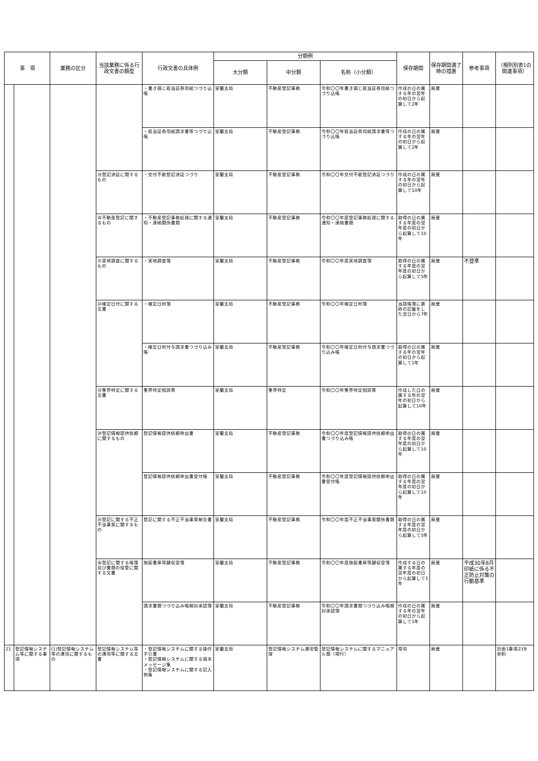| 事 項 | | 業務の区分 | 当該業務に係る行政文書の類型 | 行政文書の具体例 | 分類例 | | | 保存期間 | 保存期間満了時の措置 | 参考事項 | （規則別表1の関連事項） |
| --- | --- | --- | --- | --- | --- | --- | --- | --- | --- | --- | --- |
| | | | | | 大分類 | 中分類 | 名称（小分類） | | | | |
| | | | | ・書き損じ抵当証券用紙つづり込帳 | 室蘭支局 | 不動産登記事務 | 令和〇〇年書き損じ抵当証券用紙つづり込帳 | 作成の日の属する年の翌年の初日から起算して2年 | 廃棄 | | |
| | | | | ・抵当証券用紙請求書等つづり込帳 | 室蘭支局 | 不動産登記事務 | 令和〇〇年抵当証券用紙請求書等つづり込帳 | 作成の日の属する年の翌年の初日から起算して2年 | 廃棄 | | |
| | | | ⑲登記済証に関するもの | ・交付不能登記済証つづり | 室蘭支局 | 不動産登記事務 | 令和〇〇年交付不能登記済証つづり | 作成の日の属する年の翌年の初日から起算して10年 | 廃棄 | | |
| | | | ⑳不動産登記に関するもの | ・不動産登記事務処理に関する通知・連絡関係書類 | 室蘭支局 | 不動産登記事務 | 令和〇〇年度登記事務処理に関する通知・連絡書類 | 取得の日の属する年度の翌年度の初日から起算して10年 | 廃棄 | | |
| | | | ㉑実地調査に関するもの | ・実地調査簿 | 室蘭支局 | 不動産登記事務 | 令和〇〇年度実地調査簿 | 取得の日の属する年度の翌年度の初日から起算して5年 | 廃棄 | 不登準 | |
| | | | ㉒確定日付に関する文書 | ・確定日附簿 | 室蘭支局 | 不動産登記事務 | 令和〇〇年確定日附簿 | 当該帳簿に最終の記載をした翌日から7年 | 廃棄 | | |
| | | | | ・確定日附付与請求書つづり込み帳 | 室蘭支局 | 不動産登記事務 | 令和〇〇年確定日附付与請求書つづり込み帳 | 取得の日の属する年の翌年の初日から起算して1年 | 廃棄 | | |
| | | | ㉓筆界特定に関する文書 | 筆界特定相談票 | 室蘭支局 | 筆界特定 | 令和〇〇年筆界特定相談票 | 作成した日の属する年の翌年の初日から起算して10年 | 廃棄 | | |
| | | | ㉔登記情報提供依頼に関するもの | 登記情報提供依頼申出書 | 室蘭支局 | 不動産登記事務 | 令和〇〇年度登記情報提供依頼申出書つづり込み帳 | 取得の日の属する年度の翌年度の初日から起算して10年 | 廃棄 | | |
| | | | | 登記情報提供依頼申出書受付帳 | 室蘭支局 | 不動産登記事務 | 令和〇〇年度登記情報提供依頼申出書受付帳 | 取得の日の属する年度の翌年度の初日から起算して10年 | 廃棄 | | |
| | | | ㉕登記に関する不正不当事案に関するもの | 登記に関する不正不当事案報告書 | 室蘭支局 | 不動産登記事務 | 令和〇〇年度不正不当事案関係書類 | 取得の日の属する年度の翌年度の初日から起算して5年 | 廃棄 | | |
| | | | ㉖登記に関する帳簿及び書類の保管に関する文書 | 施錠書庫等鍵収受簿 | 室蘭支局 | 不動産登記事務 | 令和〇〇年度施錠書庫等鍵収受簿 | 作成する日の属する年度の翌年度の初日から起算して5年 | 廃棄 | 平成30年8月印紙に係る不正防止対策の行動基準 | |
| | | | | 請求書類つづり込み帳開封承認簿 | 室蘭支局 | 不動産登記事務 | 令和〇〇年請求書類つづり込み帳開封承認簿 | 作成の日の属する年の翌年の初日から起算して1年 | 廃棄 | | |
| 21 | 登記情報システム等に関する事項 | (1)登記情報システム等の運用に関するもの | 登記情報システム等の運用等に関する文書 | ・登記情報システムに関する操作手引書 ・登記情報システムに関する端末メッセージ集 ・登記情報システムに関する記入例集 | 室蘭支局 | 登記情報システム運用管理 | 登記情報システムに関するマニュアル類（現行） | 常用 | 廃棄 | | 別表1事項23を参酌 |